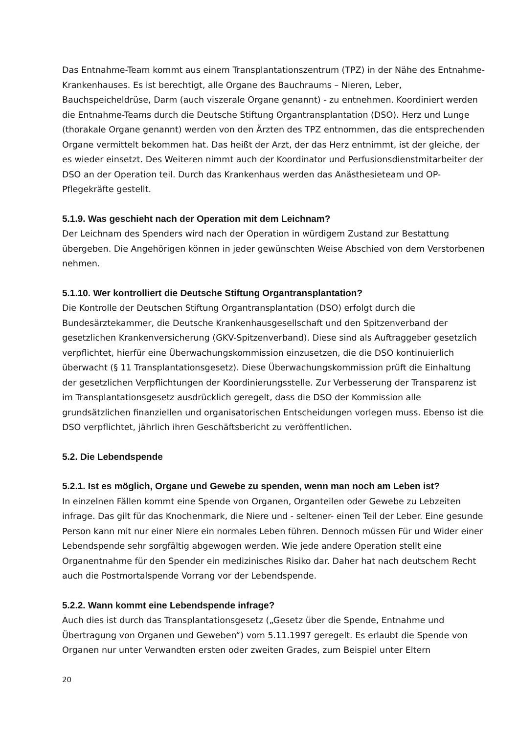Das Entnahme-Team kommt aus einem Transplantationszentrum (TPZ) in der Nähe des Entnahme-Krankenhauses. Es ist berechtigt, alle Organe des Bauchraums – Nieren, Leber, Bauchspeicheldrüse, Darm (auch viszerale Organe genannt) - zu entnehmen. Koordiniert werden die Entnahme-Teams durch die Deutsche Stiftung Organtransplantation (DSO). Herz und Lunge (thorakale Organe genannt) werden von den Ärzten des TPZ entnommen, das die entsprechenden Organe vermittelt bekommen hat. Das heißt der Arzt, der das Herz entnimmt, ist der gleiche, der es wieder einsetzt. Des Weiteren nimmt auch der Koordinator und Perfusionsdienstmitarbeiter der DSO an der Operation teil. Durch das Krankenhaus werden das Anästhesieteam und OP-Pflegekräfte gestellt.
5.1.9. Was geschieht nach der Operation mit dem Leichnam?
Der Leichnam des Spenders wird nach der Operation in würdigem Zustand zur Bestattung übergeben. Die Angehörigen können in jeder gewünschten Weise Abschied von dem Verstorbenen nehmen.
5.1.10. Wer kontrolliert die Deutsche Stiftung Organtransplantation?
Die Kontrolle der Deutschen Stiftung Organtransplantation (DSO) erfolgt durch die Bundesärztekammer, die Deutsche Krankenhausgesellschaft und den Spitzenverband der gesetzlichen Krankenversicherung (GKV-Spitzenverband). Diese sind als Auftraggeber gesetzlich verpflichtet, hierfür eine Überwachungskommission einzusetzen, die die DSO kontinuierlich überwacht (§ 11 Transplantationsgesetz). Diese Überwachungskommission prüft die Einhaltung der gesetzlichen Verpflichtungen der Koordinierungsstelle. Zur Verbesserung der Transparenz ist im Transplantationsgesetz ausdrücklich geregelt, dass die DSO der Kommission alle grundsätzlichen finanziellen und organisatorischen Entscheidungen vorlegen muss. Ebenso ist die DSO verpflichtet, jährlich ihren Geschäftsbericht zu veröffentlichen.
5.2. Die Lebendspende
5.2.1. Ist es möglich, Organe und Gewebe zu spenden, wenn man noch am Leben ist?
In einzelnen Fällen kommt eine Spende von Organen, Organteilen oder Gewebe zu Lebzeiten infrage. Das gilt für das Knochenmark, die Niere und - seltener- einen Teil der Leber. Eine gesunde Person kann mit nur einer Niere ein normales Leben führen. Dennoch müssen Für und Wider einer Lebendspende sehr sorgfältig abgewogen werden. Wie jede andere Operation stellt eine Organentnahme für den Spender ein medizinisches Risiko dar. Daher hat nach deutschem Recht auch die Postmortalspende Vorrang vor der Lebendspende.
5.2.2. Wann kommt eine Lebendspende infrage?
Auch dies ist durch das Transplantationsgesetz („Gesetz über die Spende, Entnahme und Übertragung von Organen und Geweben“) vom 5.11.1997 geregelt. Es erlaubt die Spende von Organen nur unter Verwandten ersten oder zweiten Grades, zum Beispiel unter Eltern
20